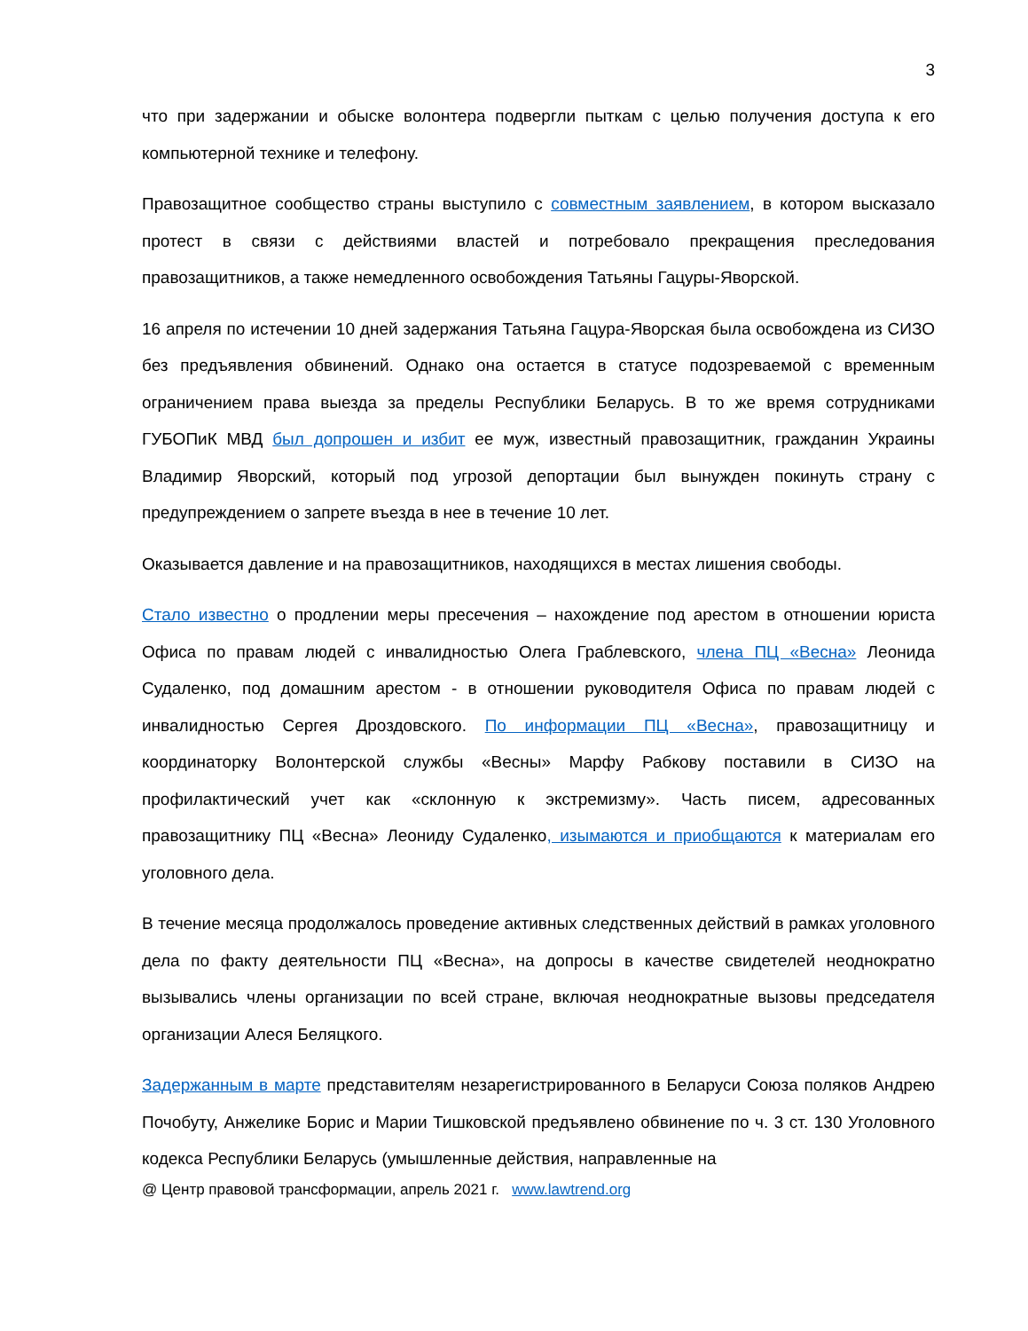3
что при задержании и обыске волонтера подвергли пыткам с целью получения доступа к его компьютерной технике и телефону.
Правозащитное сообщество страны выступило с совместным заявлением, в котором высказало протест в связи с действиями властей и потребовало прекращения преследования правозащитников, а также немедленного освобождения Татьяны Гацуры-Яворской.
16 апреля по истечении 10 дней задержания Татьяна Гацура-Яворская была освобождена из СИЗО без предъявления обвинений. Однако она остается в статусе подозреваемой с временным ограничением права выезда за пределы Республики Беларусь. В то же время сотрудниками ГУБОПиК МВД был допрошен и избит ее муж, известный правозащитник, гражданин Украины Владимир Яворский, который под угрозой депортации был вынужден покинуть страну с предупреждением о запрете въезда в нее в течение 10 лет.
Оказывается давление и на правозащитников, находящихся в местах лишения свободы.
Стало известно о продлении меры пресечения – нахождение под арестом в отношении юриста Офиса по правам людей с инвалидностью Олега Граблевского, члена ПЦ «Весна» Леонида Судаленко, под домашним арестом - в отношении руководителя Офиса по правам людей с инвалидностью Сергея Дроздовского. По информации ПЦ «Весна», правозащитницу и координаторку Волонтерской службы «Весны» Марфу Рабкову поставили в СИЗО на профилактический учет как «склонную к экстремизму». Часть писем, адресованных правозащитнику ПЦ «Весна» Леониду Судаленко, изымаются и приобщаются к материалам его уголовного дела.
В течение месяца продолжалось проведение активных следственных действий в рамках уголовного дела по факту деятельности ПЦ «Весна», на допросы в качестве свидетелей неоднократно вызывались члены организации по всей стране, включая неоднократные вызовы председателя организации Алеся Беляцкого.
Задержанным в марте представителям незарегистрированного в Беларуси Союза поляков Андрею Почобуту, Анжелике Борис и Марии Тишковской предъявлено обвинение по ч. 3 ст. 130 Уголовного кодекса Республики Беларусь (умышленные действия, направленные на
@ Центр правовой трансформации, апрель 2021 г. www.lawtrend.org